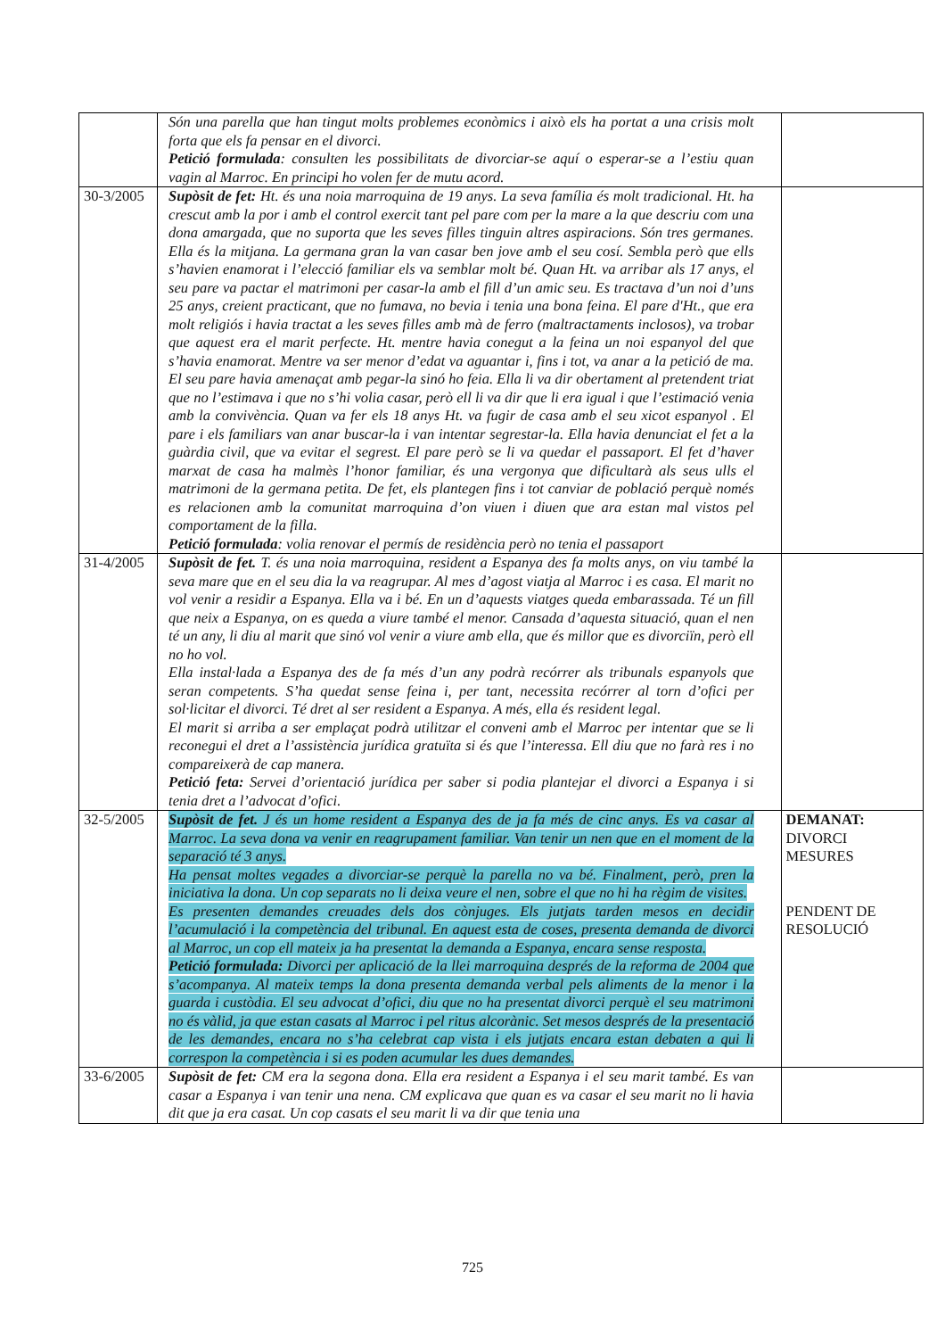| | Són una parella que han tingut molts problemes econòmics i això els ha portat a una crisis molt forta que els fa pensar en el divorci. Petició formulada : consulten les possibilitats de divorciar-se aquí o esperar-se a l’estiu quan vagin al Marroc. En principi ho volen fer de mutu acord. | |
| 30-3/2005 | Supòsit de fet: Ht. és una noia marroquina de 19 anys. La seva família és molt tradicional. Ht. ha crescut amb la por i amb el control exercit tant pel pare com per la mare a la que descriu com una dona amargada, que no suporta que les seves filles tinguin altres aspiracions. Són tres germanes. Ella és la mitjana. La germana gran la van casar ben jove amb el seu cosí. Sembla però que ells s’havien enamorat i l’elecció familiar els va semblar molt bé. Quan Ht. va arribar als 17 anys, el seu pare va pactar el matrimoni per casar-la amb el fill d’un amic seu. Es tractava d’un noi d’uns 25 anys, creient practicant, que no fumava, no bevia i tenia una bona feina. El pare d'Ht., que era molt religiós i havia tractat a les seves filles amb mà de ferro (maltractaments inclosos), va trobar que aquest era el marit perfecte. Ht. mentre havia conegut a la feina un noi espanyol del que s’havia enamorat. Mentre va ser menor d’edat va aguantar i, fins i tot, va anar a la petició de ma. El seu pare havia amenaçat amb pegar-la sinó ho feia. Ella li va dir obertament al pretendent triat que no l’estimava i que no s’hi volia casar, però ell li va dir que li era igual i que l’estimació venia amb la convivència. Quan va fer els 18 anys Ht. va fugir de casa amb el seu xicot espanyol . El pare i els familiars van anar buscar-la i van intentar segrestar-la. Ella havia denunciat el fet a la guàrdia civil, que va evitar el segrest. El pare però se li va quedar el passaport. El fet d’haver marxat de casa ha malmès l’honor familiar, és una vergonya que dificultarà als seus ulls el matrimoni de la germana petita. De fet, els plantegen fins i tot canviar de població perquè només es relacionen amb la comunitat marroquina d’on viuen i diuen que ara estan mal vistos pel comportament de la filla. Petició formulada : volia renovar el permís de residència però no tenia el passaport | |
| 31-4/2005 | Supòsit de fet. T. és una noia marroquina, resident a Espanya des fa molts anys, on viu també la seva mare que en el seu dia la va reagrupar. Al mes d’agost viatja al Marroc i es casa. El marit no vol venir a residir a Espanya. Ella va i bé. En un d’aquests viatges queda embarassada. Té un fill que neix a Espanya, on es queda a viure també el menor. Cansada d’aquesta situació, quan el nen té un any, li diu al marit que sinó vol venir a viure amb ella, que és millor que es divorciïn, però ell no ho vol. Ella instal·lada a Espanya des de fa més d’un any podrà recórrer als tribunals espanyols que seran competents. S’ha quedat sense feina i, per tant, necessita recórrer al torn d’ofici per sol·licitar el divorci. Té dret al ser resident a Espanya. A més, ella és resident legal. El marit si arriba a ser emplaçat podrà utilitzar el conveni amb el Marroc per intentar que se li reconegui el dret a l’assistència jurídica gratuïta si és que l’interessa. Ell diu que no farà res i no compareixerà de cap manera. Petició feta: Servei d’orientació jurídica per saber si podia plantejar el divorci a Espanya i si tenia dret a l’advocat d’ofici. | |
| 32-5/2005 | Supòsit de fet. J és un home resident a Espanya des de ja fa més de cinc anys. Es va casar al Marroc. La seva dona va venir en reagrupament familiar. Van tenir un nen que en el moment de la separació té 3 anys. Ha pensat moltes vegades a divorciar-se perquè la parella no va bé. Finalment, però, pren la iniciativa la dona. Un cop separats no li deixa veure el nen, sobre el que no hi ha règim de visites. Es presenten demandes creuades dels dos cònjuges. Els jutjats tarden mesos en decidir l’acumulació i la competència del tribunal. En aquest esta de coses, presenta demanda de divorci al Marroc, un cop ell mateix ja ha presentat la demanda a Espanya, encara sense resposta. Petició formulada: Divorci per aplicació de la llei marroquina després de la reforma de 2004 que s’acompanya. Al mateix temps la dona presenta demanda verbal pels aliments de la menor i la guarda i custòdia. El seu advocat d’ofici, diu que no ha presentat divorci perquè el seu matrimoni no és vàlid, ja que estan casats al Marroc i pel ritus alcorànic. Set mesos després de la presentació de les demandes, encara no s’ha celebrat cap vista i els jutjats encara estan debaten a qui li correspon la competència i si es poden acumular les dues demandes. | DEMANAT: DIVORCI MESURES PENDENT DE RESOLUCIÓ |
| 33-6/2005 | Supòsit de fet: CM era la segona dona. Ella era resident a Espanya i el seu marit també. Es van casar a Espanya i van tenir una nena. CM explicava que quan es va casar el seu marit no li havia dit que ja era casat. Un cop casats el seu marit li va dir que tenia una | |
725